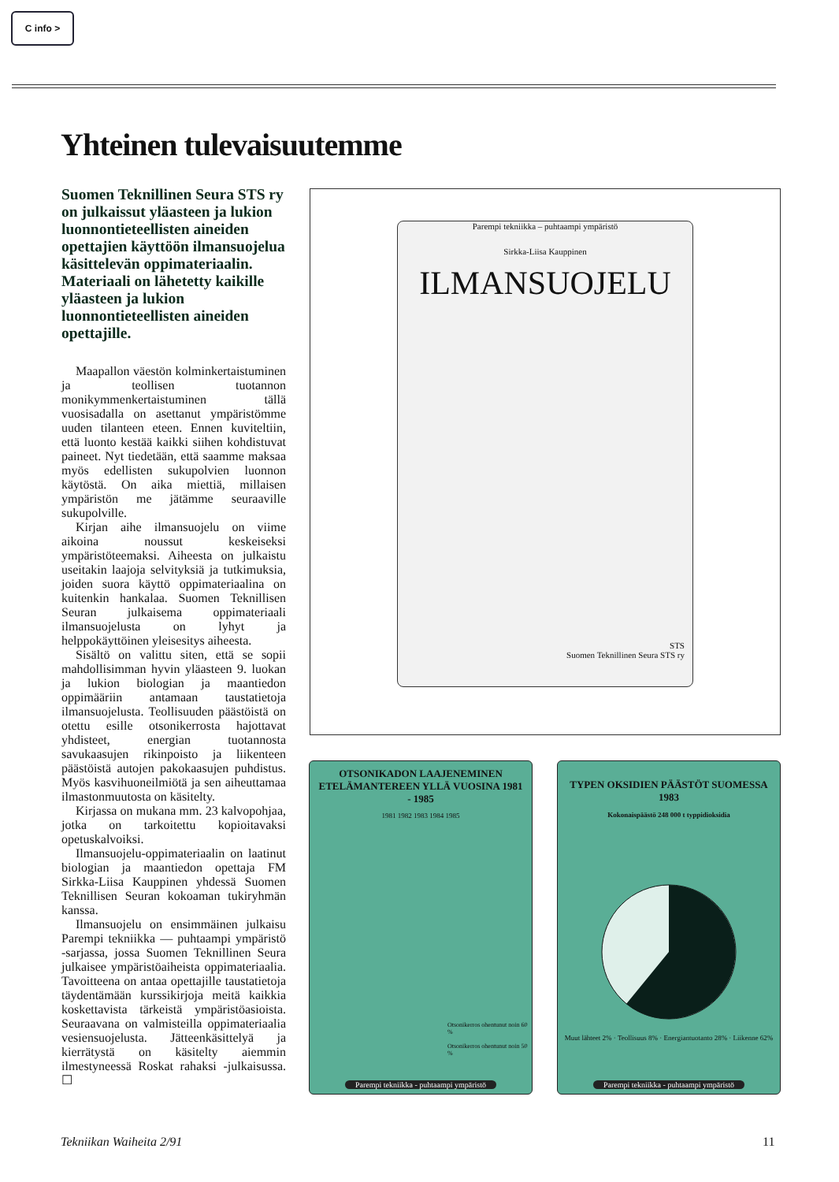C info >
Yhteinen tulevaisuutemme
Suomen Teknillinen Seura STS ry on julkaissut yläasteen ja lukion luonnontieteellisten aineiden opettajien käyttöön ilmansuojelua käsittelevän oppimateriaalin. Materiaali on lähetetty kaikille yläasteen ja lukion luonnontieteellisten aineiden opettajille.
Maapallon väestön kolminkertaistuminen ja teollisen tuotannon monikymmenkertaistuminen tällä vuosisadalla on asettanut ympäristömme uuden tilanteen eteen. Ennen kuviteltiin, että luonto kestää kaikki siihen kohdistuvat paineet. Nyt tiedetään, että saamme maksaa myös edellisten sukupolvien luonnon käytöstä. On aika miettiä, millaisen ympäristön me jätämme seuraaville sukupolville.
Kirjan aihe ilmansuojelu on viime aikoina noussut keskeiseksi ympäristöteemaksi. Aiheesta on julkaistu useitakin laajoja selvityksiä ja tutkimuksia, joiden suora käyttö oppimateriaalina on kuitenkin hankalaa. Suomen Teknillisen Seuran julkaisema oppimateriaali ilmansuojelusta on lyhyt ja helppokäyttöinen yleisesitys aiheesta.
Sisältö on valittu siten, että se sopii mahdollisimman hyvin yläasteen 9. luokan ja lukion biologian ja maantiedon oppimääriin antamaan taustatietoja ilmansuojelusta. Teollisuuden päästöistä on otettu esille otsonikerrosta hajottavat yhdisteet, energian tuotannosta savukaasujen rikinpoisto ja liikenteen päästöistä autojen pakokaasujen puhdistus. Myös kasvihuoneilmiötä ja sen aiheuttamaa ilmastonmuutosta on käsitelty.
Kirjassa on mukana mm. 23 kalvopohjaa, jotka on tarkoitettu kopioitavaksi opetuskalvoiksi.
Ilmansuojelu-oppimateriaalin on laatinut biologian ja maantiedon opettaja FM Sirkka-Liisa Kauppinen yhdessä Suomen Teknillisen Seuran kokoaman tukiryhmän kanssa.
Ilmansuojelu on ensimmäinen julkaisu Parempi tekniikka — puhtaampi ympäristö -sarjassa, jossa Suomen Teknillinen Seura julkaisee ympäristöaiheista oppimateriaalia. Tavoitteena on antaa opettajille taustatietoja täydentämään kurssikirjoja meitä kaikkia koskettavista tärkeistä ympäristöasioista. Seuraavana on valmisteilla oppimateriaalia vesiensuojelusta. Jätteenkäsittelyä ja kierrätystä on käsitelty aiemmin ilmestyneessä Roskat rahaksi -julkaisussa. ☐
Parempi tekniikka – puhtaampi ympäristö
Sirkka-Liisa Kauppinen
ILMANSUOJELU
STS
Suomen Teknillinen Seura STS ry
OTSONIKADON LAAJENEMINEN ETELÄMANTEREEN YLLÄ VUOSINA 1981 - 1985
1981 1982 1983 1984 1985
Otsonikerros ohentunut noin 60 %
Otsonikerros ohentunut noin 50 %
Parempi tekniikka - puhtaampi ympäristö
TYPEN OKSIDIEN PÄÄSTÖT SUOMESSA 1983
Kokonaispäästö 248 000 t typpidioksidia
Muut lähteet 2% · Teollisuus 8% · Energiantuotanto 28% · Liikenne 62%
Parempi tekniikka - puhtaampi ympäristö
Tekniikan Waiheita 2/91 11